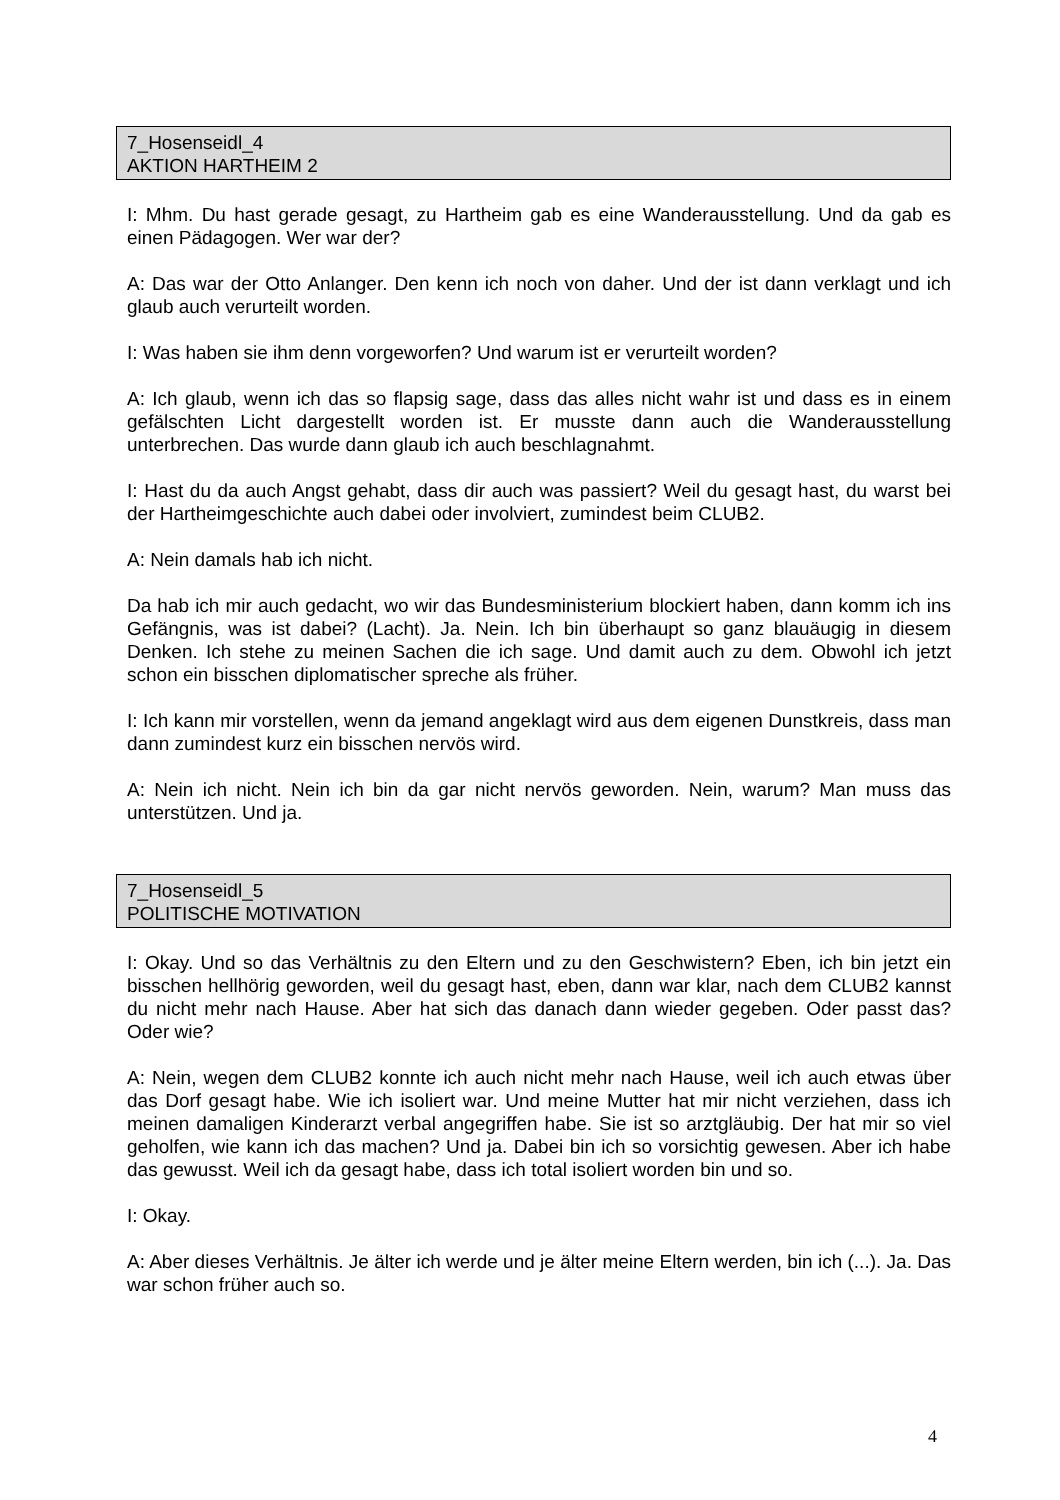7_Hosenseidl_4
AKTION HARTHEIM 2
I: Mhm. Du hast gerade gesagt, zu Hartheim gab es eine Wanderausstellung. Und da gab es einen Pädagogen. Wer war der?
A: Das war der Otto Anlanger. Den kenn ich noch von daher. Und der ist dann verklagt und ich glaub auch verurteilt worden.
I: Was haben sie ihm denn vorgeworfen? Und warum ist er verurteilt worden?
A: Ich glaub, wenn ich das so flapsig sage, dass das alles nicht wahr ist und dass es in einem gefälschten Licht dargestellt worden ist. Er musste dann auch die Wanderausstellung unterbrechen. Das wurde dann glaub ich auch beschlagnahmt.
I: Hast du da auch Angst gehabt, dass dir auch was passiert? Weil du gesagt hast, du warst bei der Hartheimgeschichte auch dabei oder involviert, zumindest beim CLUB2.
A: Nein damals hab ich nicht.
Da hab ich mir auch gedacht, wo wir das Bundesministerium blockiert haben, dann komm ich ins Gefängnis, was ist dabei? (Lacht). Ja. Nein. Ich bin überhaupt so ganz blauäugig in diesem Denken. Ich stehe zu meinen Sachen die ich sage. Und damit auch zu dem. Obwohl ich jetzt schon ein bisschen diplomatischer spreche als früher.
I: Ich kann mir vorstellen, wenn da jemand angeklagt wird aus dem eigenen Dunstkreis, dass man dann zumindest kurz ein bisschen nervös wird.
A: Nein ich nicht. Nein ich bin da gar nicht nervös geworden. Nein, warum? Man muss das unterstützen. Und ja.
7_Hosenseidl_5
POLITISCHE MOTIVATION
I: Okay. Und so das Verhältnis zu den Eltern und zu den Geschwistern? Eben, ich bin jetzt ein bisschen hellhörig geworden, weil du gesagt hast, eben, dann war klar, nach dem CLUB2 kannst du nicht mehr nach Hause. Aber hat sich das danach dann wieder gegeben. Oder passt das? Oder wie?
A: Nein, wegen dem CLUB2 konnte ich auch nicht mehr nach Hause, weil ich auch etwas über das Dorf gesagt habe. Wie ich isoliert war. Und meine Mutter hat mir nicht verziehen, dass ich meinen damaligen Kinderarzt verbal angegriffen habe. Sie ist so arztgläubig. Der hat mir so viel geholfen, wie kann ich das machen? Und ja. Dabei bin ich so vorsichtig gewesen. Aber ich habe das gewusst. Weil ich da gesagt habe, dass ich total isoliert worden bin und so.
I: Okay.
A: Aber dieses Verhältnis. Je älter ich werde und je älter meine Eltern werden, bin ich (...). Ja. Das war schon früher auch so.
4